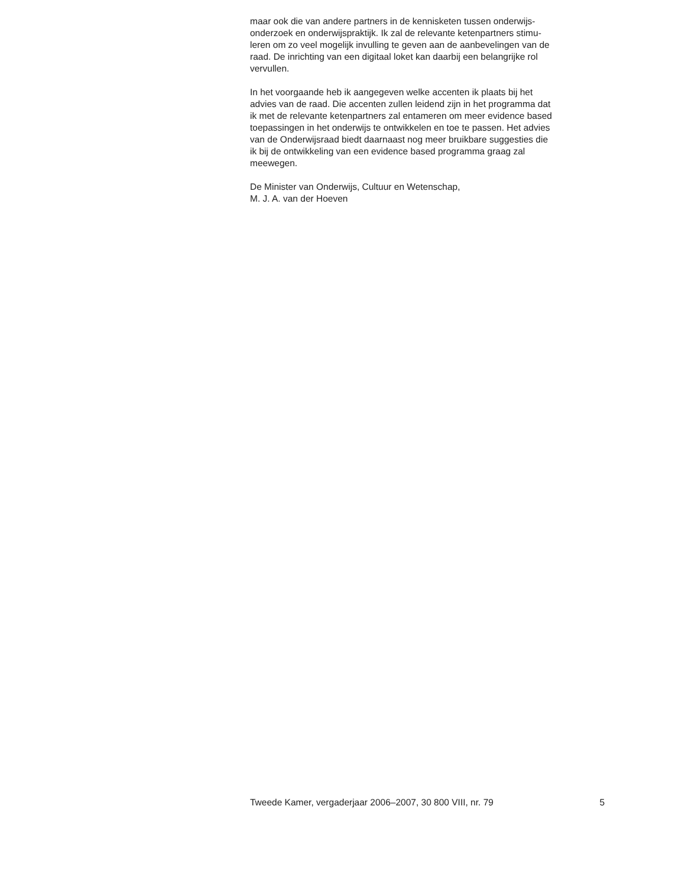maar ook die van andere partners in de kennisketen tussen onderwijs-
onderzoek en onderwijspraktijk. Ik zal de relevante ketenpartners stimu-
leren om zo veel mogelijk invulling te geven aan de aanbevelingen van de
raad. De inrichting van een digitaal loket kan daarbij een belangrijke rol
vervullen.
In het voorgaande heb ik aangegeven welke accenten ik plaats bij het
advies van de raad. Die accenten zullen leidend zijn in het programma dat
ik met de relevante ketenpartners zal entameren om meer evidence based
toepassingen in het onderwijs te ontwikkelen en toe te passen. Het advies
van de Onderwijsraad biedt daarnaast nog meer bruikbare suggesties die
ik bij de ontwikkeling van een evidence based programma graag zal
meewegen.
De Minister van Onderwijs, Cultuur en Wetenschap,
M. J. A. van der Hoeven
Tweede Kamer, vergaderjaar 2006–2007, 30 800 VIII, nr. 79 5